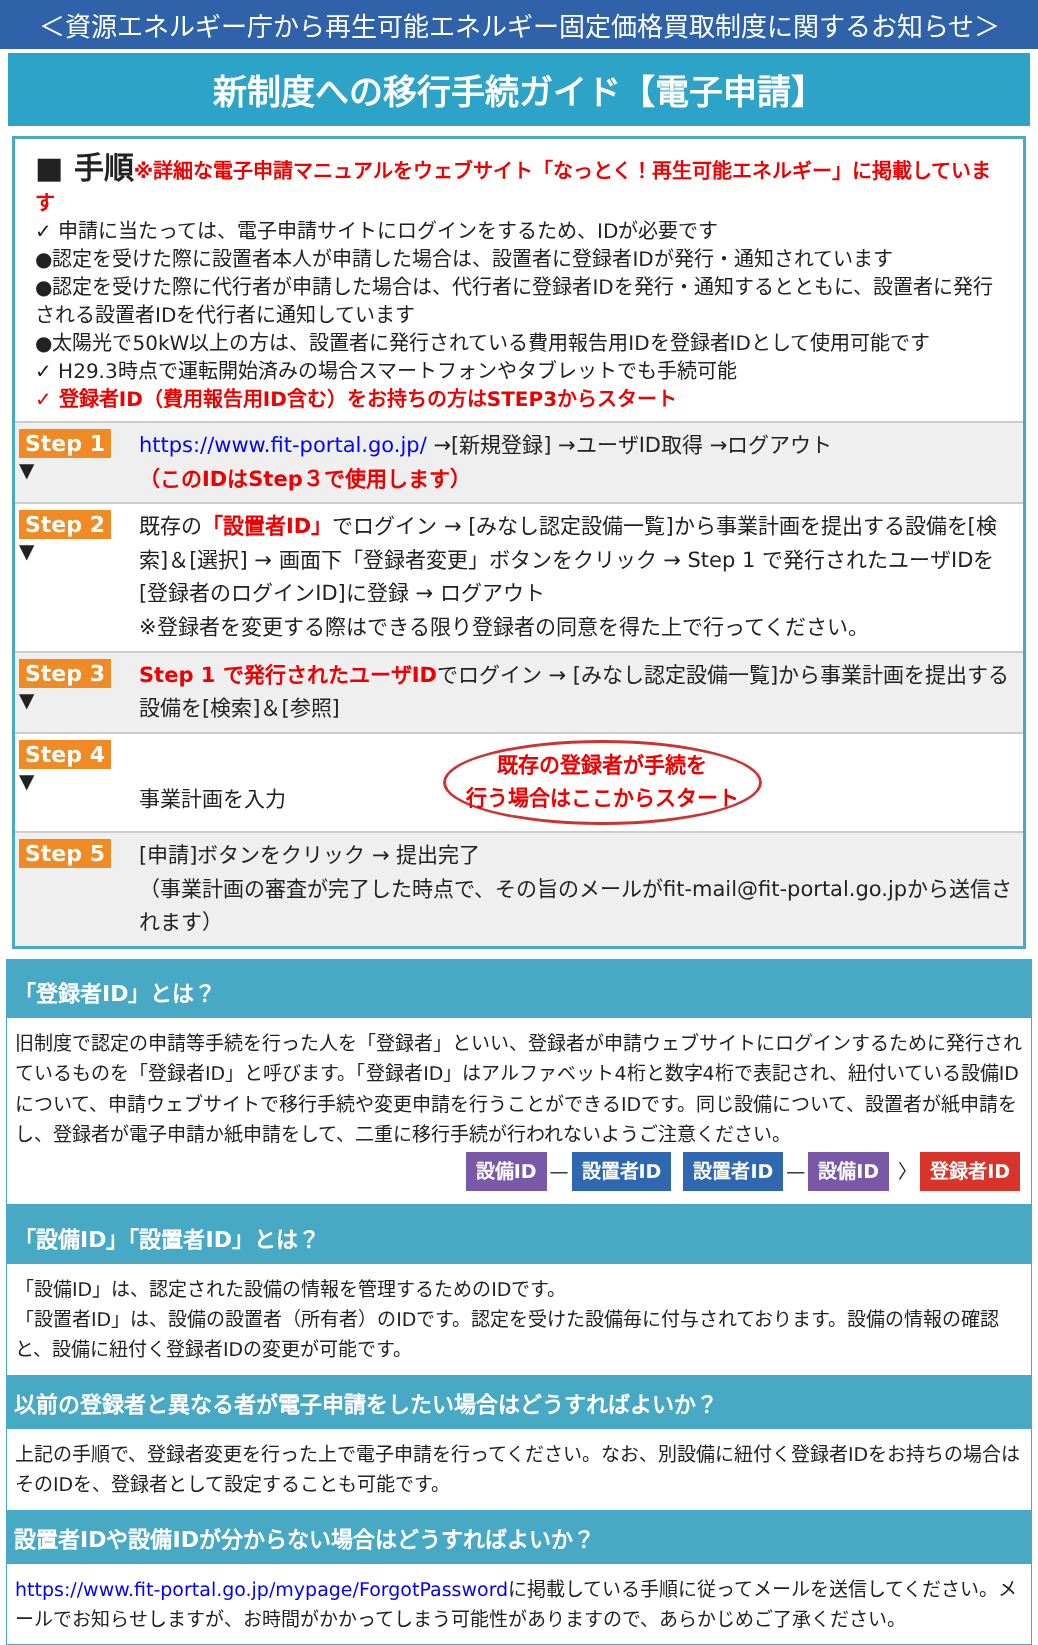＜資源エネルギー庁から再生可能エネルギー固定価格買取制度に関するお知らせ＞
新制度への移行手続ガイド【電子申請】
■ 手順※詳細な電子申請マニュアルをウェブサイト「なっとく！再生可能エネルギー」に掲載しています
✓ 申請に当たっては、電子申請サイトにログインをするため、IDが必要です
●認定を受けた際に設置者本人が申請した場合は、設置者に登録者IDが発行・通知されています
●認定を受けた際に代行者が申請した場合は、代行者に登録者IDを発行・通知するとともに、設置者に発行される設置者IDを代行者に通知しています
●太陽光で50kW以上の方は、設置者に発行されている費用報告用IDを登録者IDとして使用可能です
✓ H29.3時点で運転開始済みの場合スマートフォンやタブレットでも手続可能
✓ 登録者ID（費用報告用ID含む）をお持ちの方はSTEP3からスタート
Step 1
▼
https://www.fit-portal.go.jp/ →[新規登録] →ユーザID取得 →ログアウト
（このIDはStep３で使用します）
Step 2
▼
既存の「設置者ID」でログイン → [みなし認定設備一覧]から事業計画を提出する設備を[検索]＆[選択] → 画面下「登録者変更」ボタンをクリック → Step 1 で発行されたユーザIDを[登録者のログインID]に登録 → ログアウト
※登録者を変更する際はできる限り登録者の同意を得た上で行ってください。
Step 3
▼
Step 1 で発行されたユーザIDでログイン → [みなし認定設備一覧]から事業計画を提出する設備を[検索]＆[参照]
Step 4
▼
事業計画を入力 既存の登録者が手続を
行う場合はここからスタート
Step 5
[申請]ボタンをクリック → 提出完了
（事業計画の審査が完了した時点で、その旨のメールがfit-mail@fit-portal.go.jpから送信されます）
「登録者ID」とは？
旧制度で認定の申請等手続を行った人を「登録者」といい、登録者が申請ウェブサイトにログインするために発行されているものを「登録者ID」と呼びます。「登録者ID」はアルファベット4桁と数字4桁で表記され、紐付いている設備IDについて、申請ウェブサイトで移行手続や変更申請を行うことができるIDです。同じ設備について、設置者が紙申請をし、登録者が電子申請か紙申請をして、二重に移行手続が行われないようご注意ください。
設備ID — 設置者ID 設置者ID — 設備ID 〉 登録者ID
「設備ID」「設置者ID」とは？
「設備ID」は、認定された設備の情報を管理するためのIDです。
「設置者ID」は、設備の設置者（所有者）のIDです。認定を受けた設備毎に付与されております。設備の情報の確認と、設備に紐付く登録者IDの変更が可能です。
以前の登録者と異なる者が電子申請をしたい場合はどうすればよいか？
上記の手順で、登録者変更を行った上で電子申請を行ってください。なお、別設備に紐付く登録者IDをお持ちの場合はそのIDを、登録者として設定することも可能です。
設置者IDや設備IDが分からない場合はどうすればよいか？
https://www.fit-portal.go.jp/mypage/ForgotPasswordに掲載している手順に従ってメールを送信してください。メールでお知らせしますが、お時間がかかってしまう可能性がありますので、あらかじめご了承ください。